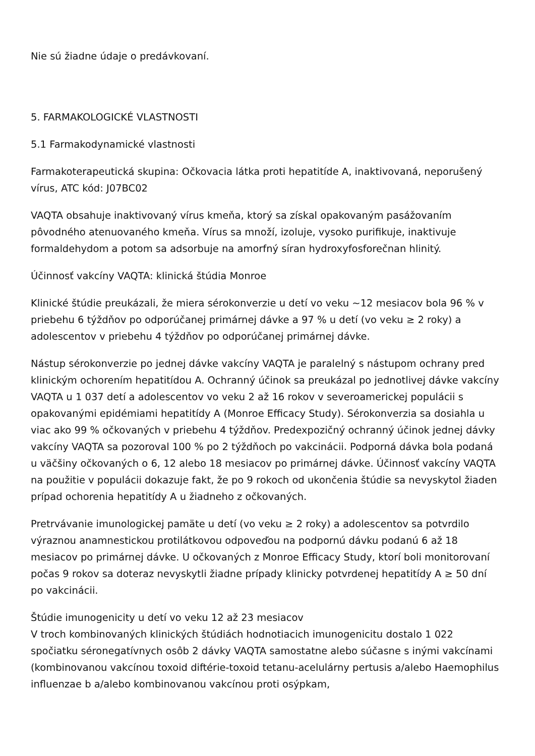Nie sú žiadne údaje o predávkovaní.
5. FARMAKOLOGICKÉ VLASTNOSTI
5.1 Farmakodynamické vlastnosti
Farmakoterapeutická skupina: Očkovacia látka proti hepatitíde A, inaktivovaná, neporušený vírus, ATC kód: J07BC02
VAQTA obsahuje inaktivovaný vírus kmeňa, ktorý sa získal opakovaným pasážovaním pôvodného atenuovaného kmeňa. Vírus sa množí, izoluje, vysoko purifikuje, inaktivuje formaldehydom a potom sa adsorbuje na amorfný síran hydroxyfosforečnan hlinitý.
Účinnosť vakcíny VAQTA: klinická štúdia Monroe
Klinické štúdie preukázali, že miera sérokonverzie u detí vo veku ~12 mesiacov bola 96 % v priebehu 6 týždňov po odporúčanej primárnej dávke a 97 % u detí (vo veku ≥ 2 roky) a adolescentov v priebehu 4 týždňov po odporúčanej primárnej dávke.
Nástup sérokonverzie po jednej dávke vakcíny VAQTA je paralelný s nástupom ochrany pred klinickým ochorením hepatitídou A. Ochranný účinok sa preukázal po jednotlivej dávke vakcíny VAQTA u 1 037 detí a adolescentov vo veku 2 až 16 rokov v severoamerickej populácii s opakovanými epidémiami hepatitídy A (Monroe Efficacy Study). Sérokonverzia sa dosiahla u viac ako 99 % očkovaných v priebehu 4 týždňov. Predexpozičný ochranný účinok jednej dávky vakcíny VAQTA sa pozoroval 100 % po 2 týždňoch po vakcinácii. Podporná dávka bola podaná u väčšiny očkovaných o 6, 12 alebo 18 mesiacov po primárnej dávke. Účinnosť vakcíny VAQTA na použitie v populácii dokazuje fakt, že po 9 rokoch od ukončenia štúdie sa nevyskytol žiaden prípad ochorenia hepatitídy A u žiadneho z očkovaných.
Pretrvávanie imunologickej pamäte u detí (vo veku ≥ 2 roky) a adolescentov sa potvrdilo výraznou anamnestickou protilátkovou odpoveďou na podpornú dávku podanú 6 až 18 mesiacov po primárnej dávke. U očkovaných z Monroe Efficacy Study, ktorí boli monitorovaní počas 9 rokov sa doteraz nevyskytli žiadne prípady klinicky potvrdenej hepatitídy A ≥ 50 dní po vakcinácii.
Štúdie imunogenicity u detí vo veku 12 až 23 mesiacov
V troch kombinovaných klinických štúdiách hodnotiacich imunogenicitu dostalo 1 022 spočiatku séronegatívnych osôb 2 dávky VAQTA samostatne alebo súčasne s inými vakcínami (kombinovanou vakcínou toxoid diftérie-toxoid tetanu-acelulárny pertusis a/alebo Haemophilus influenzae b a/alebo kombinovanou vakcínou proti osýpkam,